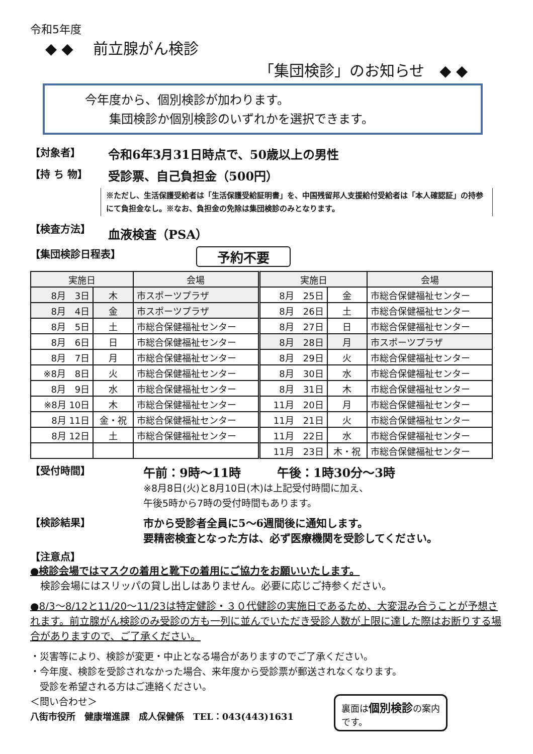令和5年度
◆ ◆ 　前立腺がん検診
「集団検診」のお知らせ　◆ ◆
今年度から、個別検診が加わります。
　　集団検診か個別検診のいずれかを選択できます。
【対象者】
令和6年3月31日時点で、50歳以上の男性
【持 ち 物】
受診票、自己負担金（500円）
※ただし、生活保護受給者は「生活保護受給証明書」を、中国残留邦人支援給付受給者は「本人確認証」の持参にて負担金なし。※なお、負担金の免除は集団検診のみとなります。
【検査方法】
血液検査（PSA）
【集団検診日程表】
予約不要
| 実施日 | | 会場 | 実施日 | | 会場 |
| --- | --- | --- | --- | --- | --- |
| 8月 3日 | 木 | 市スポーツプラザ | 8月 25日 | 金 | 市総合保健福祉センター |
| 8月 4日 | 金 | 市スポーツプラザ | 8月 26日 | 土 | 市総合保健福祉センター |
| 8月 5日 | 土 | 市総合保健福祉センター | 8月 27日 | 日 | 市総合保健福祉センター |
| 8月 6日 | 日 | 市総合保健福祉センター | 8月 28日 | 月 | 市スポーツプラザ |
| 8月 7日 | 月 | 市総合保健福祉センター | 8月 29日 | 火 | 市総合保健福祉センター |
| ※8月 8日 | 火 | 市総合保健福祉センター | 8月 30日 | 水 | 市総合保健福祉センター |
| 8月 9日 | 水 | 市総合保健福祉センター | 8月 31日 | 木 | 市総合保健福祉センター |
| ※8月 10日 | 木 | 市総合保健福祉センター | 11月 20日 | 月 | 市総合保健福祉センター |
| 8月 11日 | 金・祝 | 市総合保健福祉センター | 11月 21日 | 火 | 市総合保健福祉センター |
| 8月 12日 | 土 | 市総合保健福祉センター | 11月 22日 | 水 | 市総合保健福祉センター |
| | | | 11月 23日 | 木・祝 | 市総合保健福祉センター |
【受付時間】
午前：9時～11時　　　午後：1時30分～3時
※8月8日(火)と8月10日(木)は上記受付時間に加え、
午後5時から7時の受付時間もあります。
【検診結果】 市から受診者全員に5～6週間後に通知します。
要精密検査となった方は、必ず医療機関を受診してください。
【注意点】
●検診会場ではマスクの着用と靴下の着用にご協力をお願いいたします。
　検診会場にはスリッパの貸し出しはありません。必要に応じご持参ください。
●8/3～8/12と11/20～11/23は特定健診・３０代健診の実施日であるため、大変混み合うことが予想されます。前立腺がん検診のみ受診の方も一列に並んでいただき受診人数が上限に達した際はお断りする場合がありますので、ご了承ください。
・災害等により、検診が変更・中止となる場合がありますのでご了承ください。
・今年度、検診を受診されなかった場合、来年度から受診票が郵送されなくなります。
　受診を希望される方はご連絡ください。
＜問い合わせ＞
八街市役所　健康増進課　成人保健係　TEL：043(443)1631
裏面は個別検診の案内
です。